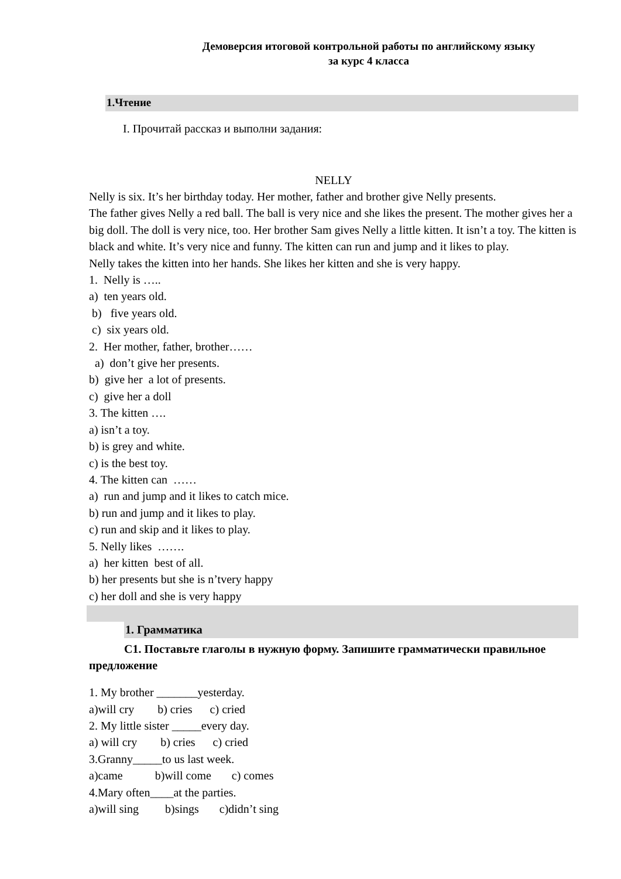Демоверсия итоговой контрольной работы по английскому языку
за курс 4 класса
1.Чтение
I. Прочитай рассказ и выполни задания:
NELLY
Nelly is six. It’s her birthday today. Her mother, father and brother give Nelly presents.
The father gives Nelly a red ball. The ball is very nice and she likes the present. The mother gives her a big doll. The doll is very nice, too. Her brother Sam gives Nelly a little kitten. It isn’t a toy. The kitten is black and white. It’s very nice and funny. The kitten can run and jump and it likes to play.
Nelly takes the kitten into her hands. She likes her kitten and she is very happy.
1. Nelly is ….. a) ten years old. b) five years old. c) six years old. 2. Her mother, father, brother…… a) don’t give her presents. b) give her a lot of presents. c) give her a doll 3. The kitten …. a) isn’t a toy. b) is grey and white. c) is the best toy. 4. The kitten can …… a) run and jump and it likes to catch mice. b) run and jump and it likes to play. c) run and skip and it likes to play. 5. Nelly likes ……. a) her kitten best of all. b) her presents but she is n’tvery happy c) her doll and she is very happy
1. Грамматика
С1. Поставьте глаголы в нужную форму. Запишите грамматически правильное предложение
1. My brother _______yesterday. a)will cry b) cries c) cried 2. My little sister _____every day. a) will cry b) cries c) cried 3.Granny_____to us last week. a)came b)will come c) comes 4.Mary often____at the parties. a)will sing b)sings c)didn’t sing